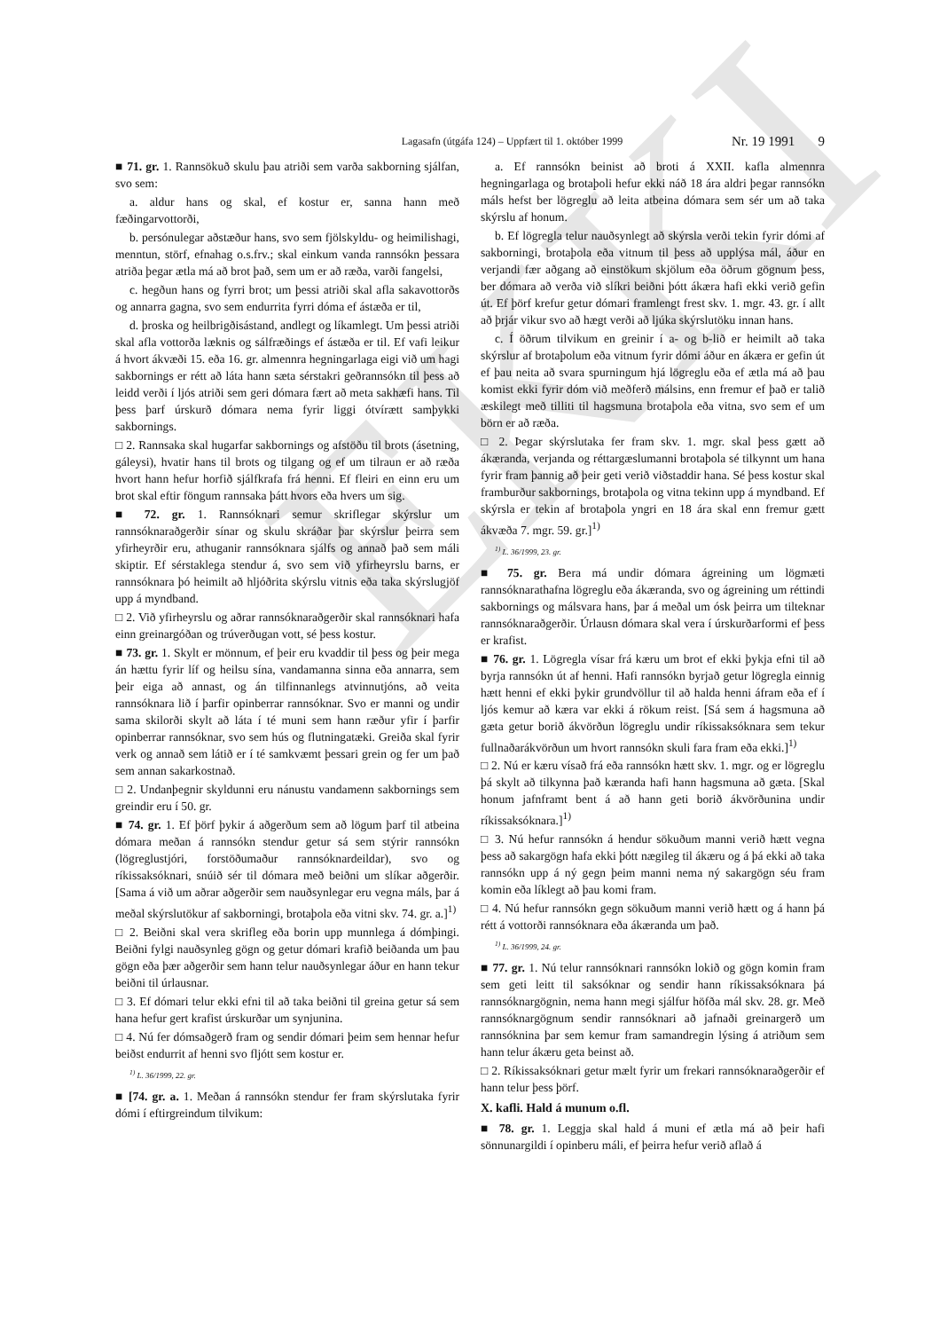EKKI
Lagasafn (útgáfa 124) – Uppfært til 1. október 1999 Nr. 19 1991 9
■ 71. gr. 1. Rannsökuð skulu þau atriði sem varða sakborning sjálfan, svo sem:
a. aldur hans og skal, ef kostur er, sanna hann með fæðingarvottorði,
b. persónulegar aðstæður hans, svo sem fjölskyldu- og heimilishagi, menntun, störf, efnahag o.s.frv.; skal einkum vanda rannsókn þessara atriða þegar ætla má að brot það, sem um er að ræða, varði fangelsi,
c. hegðun hans og fyrri brot; um þessi atriði skal afla sakavottorðs og annarra gagna, svo sem endurrita fyrri dóma ef ástæða er til,
d. þroska og heilbrigðisástand, andlegt og líkamlegt. Um þessi atriði skal afla vottorða læknis og sálfræðings ef ástæða er til. Ef vafi leikur á hvort ákvæði 15. eða 16. gr. almennra hegningarlaga eigi við um hagi sakbornings er rétt að láta hann sæta sérstakri geðrannsókn til þess að leidd verði í ljós atriði sem geri dómara fært að meta sakhæfi hans. Til þess þarf úrskurð dómara nema fyrir liggi ótvírætt samþykki sakbornings.
□ 2. Rannsaka skal hugarfar sakbornings og afstöðu til brots (ásetning, gáleysi), hvatir hans til brots og tilgang og ef um tilraun er að ræða hvort hann hefur horfið sjálfkrafa frá henni. Ef fleiri en einn eru um brot skal eftir föngum rannsaka þátt hvors eða hvers um sig.
■ 72. gr. 1. Rannsóknari semur skriflegar skýrslur um rannsóknaraðgerðir sínar og skulu skráðar þar skýrslur þeirra sem yfirheyrðir eru, athuganir rannsóknara sjálfs og annað það sem máli skiptir. Ef sérstaklega stendur á, svo sem við yfirheyrslu barns, er rannsóknara þó heimilt að hljóðrita skýrslu vitnis eða taka skýrslugjöf upp á myndband.
□ 2. Við yfirheyrslu og aðrar rannsóknaraðgerðir skal rannsóknari hafa einn greinargóðan og trúverðugan vott, sé þess kostur.
■ 73. gr. 1. Skylt er mönnum, ef þeir eru kvaddir til þess og þeir mega án hættu fyrir líf og heilsu sína, vandamanna sinna eða annarra, sem þeir eiga að annast, og án tilfinnanlegs atvinnutjóns, að veita rannsóknara lið í þarfir opinberrar rannsóknar. Svo er manni og undir sama skilorði skylt að láta í té muni sem hann ræður yfir í þarfir opinberrar rannsóknar, svo sem hús og flutningatæki. Greiða skal fyrir verk og annað sem látið er í té samkvæmt þessari grein og fer um það sem annan sakarkostnað.
□ 2. Undanþegnir skyldunni eru nánustu vandamenn sakbornings sem greindir eru í 50. gr.
■ 74. gr. 1. Ef þörf þykir á aðgerðum sem að lögum þarf til atbeina dómara meðan á rannsókn stendur getur sá sem stýrir rannsókn (lögreglustjóri, forstöðumaður rannsóknardeildar), svo og ríkissaksóknari, snúið sér til dómara með beiðni um slíkar aðgerðir. [Sama á við um aðrar aðgerðir sem nauðsynlegar eru vegna máls, þar á meðal skýrslutökur af sakborningi, brotaþola eða vitni skv. 74. gr. a.]<sup>1)</sup>
□ 2. Beiðni skal vera skrifleg eða borin upp munnlega á dómþingi. Beiðni fylgi nauðsynleg gögn og getur dómari krafið beiðanda um þau gögn eða þær aðgerðir sem hann telur nauðsynlegar áður en hann tekur beiðni til úrlausnar.
□ 3. Ef dómari telur ekki efni til að taka beiðni til greina getur sá sem hana hefur gert krafist úrskurðar um synjunina.
□ 4. Nú fer dómsaðgerð fram og sendir dómari þeim sem hennar hefur beiðst endurrit af henni svo fljótt sem kostur er.
<sup>1)</sup> L. 36/1999, 22. gr.
■ [74. gr. a. 1. Meðan á rannsókn stendur fer fram skýrslutaka fyrir dómi í eftirgreindum tilvikum:
a. Ef rannsókn beinist að broti á XXII. kafla almennra hegningarlaga og brotaþoli hefur ekki náð 18 ára aldri þegar rannsókn máls hefst ber lögreglu að leita atbeina dómara sem sér um að taka skýrslu af honum.
b. Ef lögregla telur nauðsynlegt að skýrsla verði tekin fyrir dómi af sakborningi, brotaþola eða vitnum til þess að upplýsa mál, áður en verjandi fær aðgang að einstökum skjölum eða öðrum gögnum þess, ber dómara að verða við slíkri beiðni þótt ákæra hafi ekki verið gefin út. Ef þörf krefur getur dómari framlengt frest skv. 1. mgr. 43. gr. í allt að þrjár vikur svo að hægt verði að ljúka skýrslutöku innan hans.
c. Í öðrum tilvikum en greinir í a- og b-lið er heimilt að taka skýrslur af brotaþolum eða vitnum fyrir dómi áður en ákæra er gefin út ef þau neita að svara spurningum hjá lögreglu eða ef ætla má að þau komist ekki fyrir dóm við meðferð málsins, enn fremur ef það er talið æskilegt með tilliti til hagsmuna brotaþola eða vitna, svo sem ef um börn er að ræða.
□ 2. Þegar skýrslutaka fer fram skv. 1. mgr. skal þess gætt að ákæranda, verjanda og réttargæslumanni brotaþola sé tilkynnt um hana fyrir fram þannig að þeir geti verið viðstaddir hana. Sé þess kostur skal framburður sakbornings, brotaþola og vitna tekinn upp á myndband. Ef skýrsla er tekin af brotaþola yngri en 18 ára skal enn fremur gætt ákvæða 7. mgr. 59. gr.]<sup>1)</sup>
<sup>1)</sup> L. 36/1999, 23. gr.
■ 75. gr. Bera má undir dómara ágreining um lögmæti rannsóknarathafna lögreglu eða ákæranda, svo og ágreining um réttindi sakbornings og málsvara hans, þar á meðal um ósk þeirra um tilteknar rannsóknaraðgerðir. Úrlausn dómara skal vera í úrskurðarformi ef þess er krafist.
■ 76. gr. 1. Lögregla vísar frá kæru um brot ef ekki þykja efni til að byrja rannsókn út af henni. Hafi rannsókn byrjað getur lögregla einnig hætt henni ef ekki þykir grundvöllur til að halda henni áfram eða ef í ljós kemur að kæra var ekki á rökum reist. [Sá sem á hagsmuna að gæta getur borið ákvörðun lögreglu undir ríkissaksóknara sem tekur fullnaðarákvörðun um hvort rannsókn skuli fara fram eða ekki.]<sup>1)</sup>
□ 2. Nú er kæru vísað frá eða rannsókn hætt skv. 1. mgr. og er lögreglu þá skylt að tilkynna það kæranda hafi hann hagsmuna að gæta. [Skal honum jafnframt bent á að hann geti borið ákvörðunina undir ríkissaksóknara.]<sup>1)</sup>
□ 3. Nú hefur rannsókn á hendur sökuðum manni verið hætt vegna þess að sakargögn hafa ekki þótt nægileg til ákæru og á þá ekki að taka rannsókn upp á ný gegn þeim manni nema ný sakargögn séu fram komin eða líklegt að þau komi fram.
□ 4. Nú hefur rannsókn gegn sökuðum manni verið hætt og á hann þá rétt á vottorði rannsóknara eða ákæranda um það.
<sup>1)</sup> L. 36/1999, 24. gr.
■ 77. gr. 1. Nú telur rannsóknari rannsókn lokið og gögn komin fram sem geti leitt til saksóknar og sendir hann ríkissaksóknara þá rannsóknargögnin, nema hann megi sjálfur höfða mál skv. 28. gr. Með rannsóknargögnum sendir rannsóknari að jafnaði greinargerð um rannsóknina þar sem kemur fram samandregin lýsing á atriðum sem hann telur ákæru geta beinst að.
□ 2. Ríkissaksóknari getur mælt fyrir um frekari rannsóknaraðgerðir ef hann telur þess þörf.
X. kafli. Hald á munum o.fl.
■ 78. gr. 1. Leggja skal hald á muni ef ætla má að þeir hafi sönnunargildi í opinberu máli, ef þeirra hefur verið aflað á